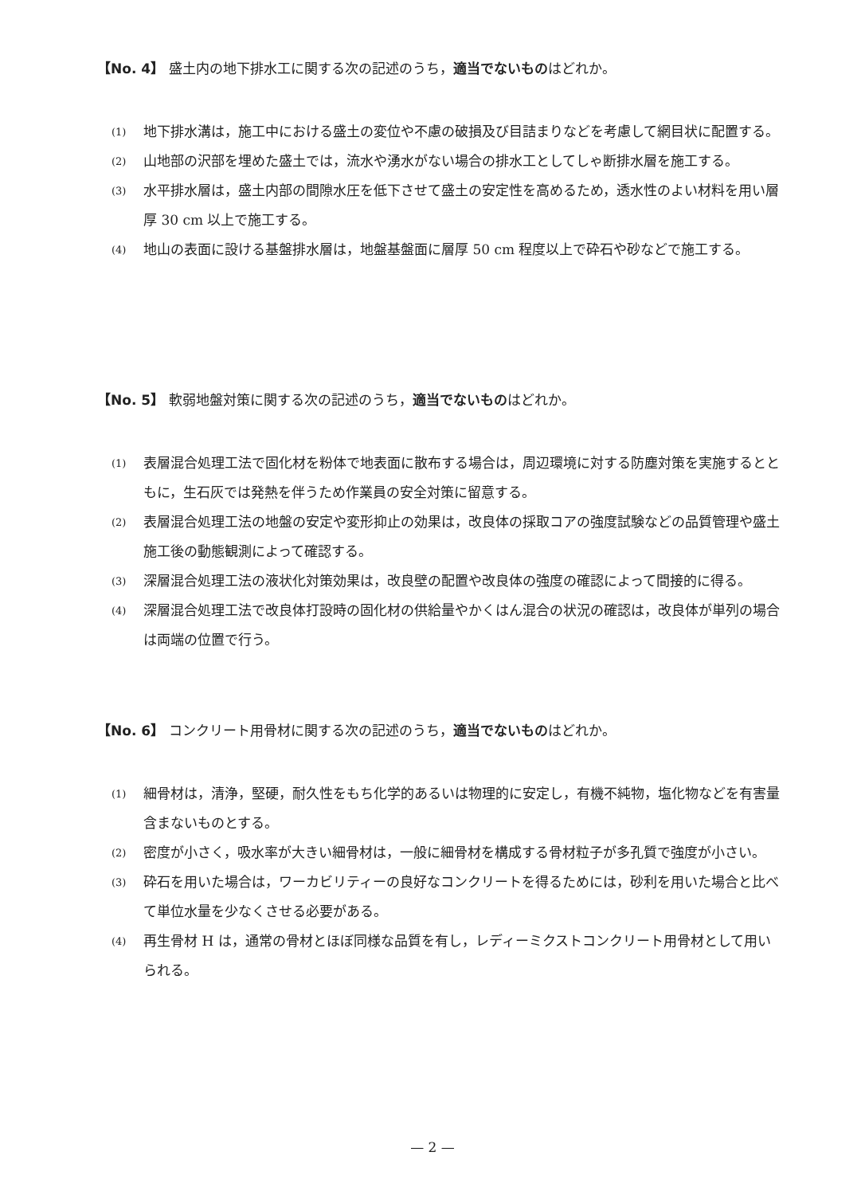【No. 4】 盛土内の地下排水工に関する次の記述のうち，適当でないものはどれか。
(1) 地下排水溝は，施工中における盛土の変位や不慮の破損及び目詰まりなどを考慮して網目状に配置する。
(2) 山地部の沢部を埋めた盛土では，流水や湧水がない場合の排水工としてしゃ断排水層を施工する。
(3) 水平排水層は，盛土内部の間隙水圧を低下させて盛土の安定性を高めるため，透水性のよい材料を用い層厚 30 cm 以上で施工する。
(4) 地山の表面に設ける基盤排水層は，地盤基盤面に層厚 50 cm 程度以上で砕石や砂などで施工する。
【No. 5】 軟弱地盤対策に関する次の記述のうち，適当でないものはどれか。
(1) 表層混合処理工法で固化材を粉体で地表面に散布する場合は，周辺環境に対する防塵対策を実施するとともに，生石灰では発熱を伴うため作業員の安全対策に留意する。
(2) 表層混合処理工法の地盤の安定や変形抑止の効果は，改良体の採取コアの強度試験などの品質管理や盛土施工後の動態観測によって確認する。
(3) 深層混合処理工法の液状化対策効果は，改良壁の配置や改良体の強度の確認によって間接的に得る。
(4) 深層混合処理工法で改良体打設時の固化材の供給量やかくはん混合の状況の確認は，改良体が単列の場合は両端の位置で行う。
【No. 6】 コンクリート用骨材に関する次の記述のうち，適当でないものはどれか。
(1) 細骨材は，清浄，堅硬，耐久性をもち化学的あるいは物理的に安定し，有機不純物，塩化物などを有害量含まないものとする。
(2) 密度が小さく，吸水率が大きい細骨材は，一般に細骨材を構成する骨材粒子が多孔質で強度が小さい。
(3) 砕石を用いた場合は，ワーカビリティーの良好なコンクリートを得るためには，砂利を用いた場合と比べて単位水量を少なくさせる必要がある。
(4) 再生骨材 H は，通常の骨材とほぼ同様な品質を有し，レディーミクストコンクリート用骨材として用いられる。
— 2 —